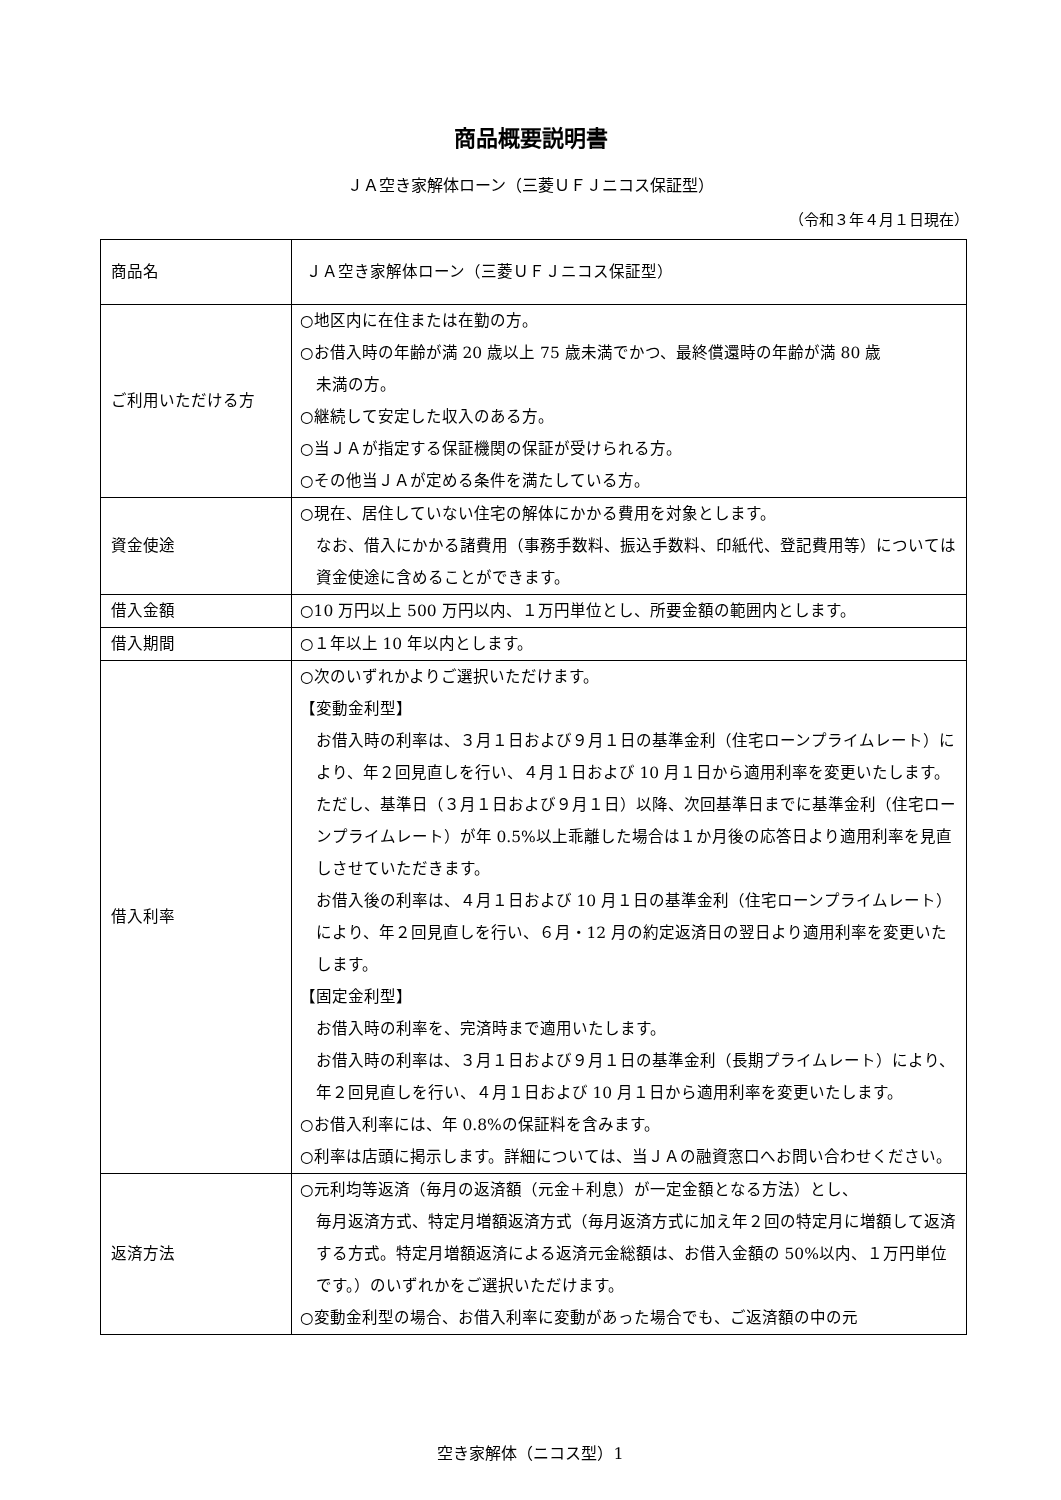商品概要説明書
ＪＡ空き家解体ローン（三菱ＵＦＪニコス保証型）
（令和３年４月１日現在）
| 商品名 | ＪＡ空き家解体ローン（三菱ＵＦＪニコス保証型） |
| ご利用いただける方 | ○地区内に在住または在勤の方。 ○お借入時の年齢が満 20 歳以上 75 歳未満でかつ、最終償還時の年齢が満 80 歳 未満の方。 ○継続して安定した収入のある方。 ○当ＪＡが指定する保証機関の保証が受けられる方。 ○その他当ＪＡが定める条件を満たしている方。 |
| 資金使途 | ○現在、居住していない住宅の解体にかかる費用を対象とします。 なお、借入にかかる諸費用（事務手数料、振込手数料、印紙代、登記費用等）については資金使途に含めることができます。 |
| 借入金額 | ○10 万円以上 500 万円以内、１万円単位とし、所要金額の範囲内とします。 |
| 借入期間 | ○１年以上 10 年以内とします。 |
| 借入利率 | ○次のいずれかよりご選択いただけます。 【変動金利型】 お借入時の利率は、３月１日および９月１日の基準金利（住宅ローンプライムレート）により、年２回見直しを行い、４月１日および 10 月１日から適用利率を変更いたします。ただし、基準日（３月１日および９月１日）以降、次回基準日までに基準金利（住宅ローンプライムレート）が年 0.5%以上乖離した場合は１か月後の応答日より適用利率を見直しさせていただきます。 お借入後の利率は、４月１日および 10 月１日の基準金利（住宅ローンプライムレート）により、年２回見直しを行い、６月・12 月の約定返済日の翌日より適用利率を変更いたします。 【固定金利型】 お借入時の利率を、完済時まで適用いたします。 お借入時の利率は、３月１日および９月１日の基準金利（長期プライムレート）により、年２回見直しを行い、４月１日および 10 月１日から適用利率を変更いたします。 ○お借入利率には、年 0.8%の保証料を含みます。 ○利率は店頭に掲示します。詳細については、当ＪＡの融資窓口へお問い合わせください。 |
| 返済方法 | ○元利均等返済（毎月の返済額（元金＋利息）が一定金額となる方法）とし、 毎月返済方式、特定月増額返済方式（毎月返済方式に加え年２回の特定月に増額して返済する方式。特定月増額返済による返済元金総額は、お借入金額の 50%以内、１万円単位です。）のいずれかをご選択いただけます。 ○変動金利型の場合、お借入利率に変動があった場合でも、ご返済額の中の元 |
空き家解体（ニコス型）1